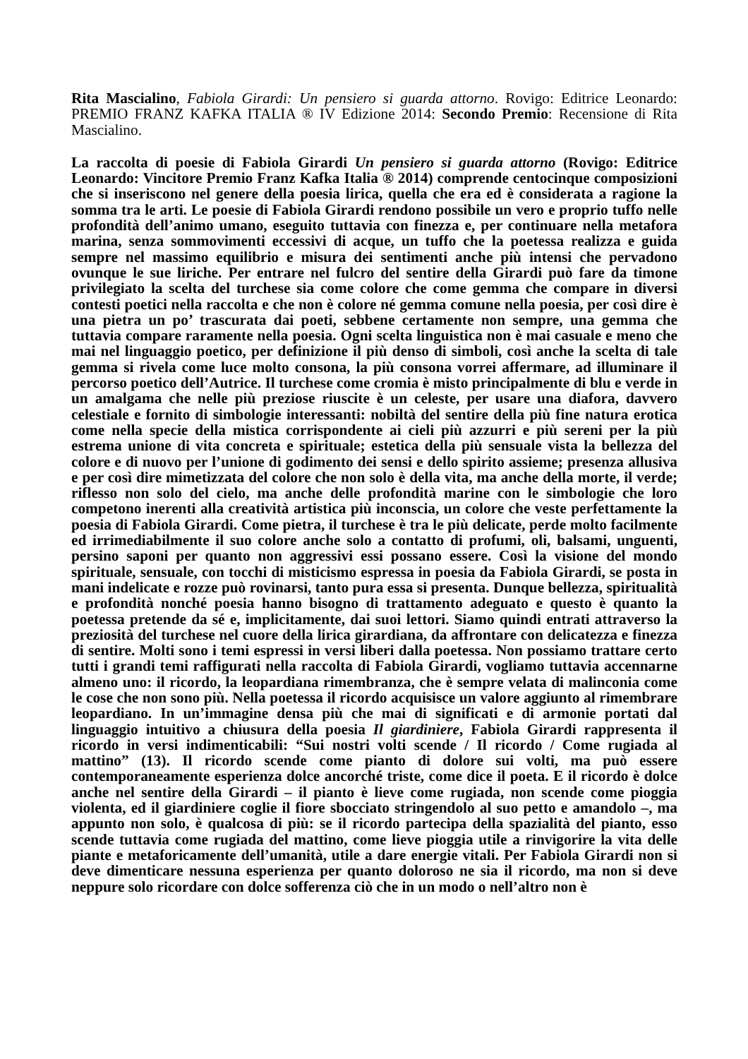Rita Mascialino, Fabiola Girardi: Un pensiero si guarda attorno. Rovigo: Editrice Leonardo: PREMIO FRANZ KAFKA ITALIA ® IV Edizione 2014: Secondo Premio: Recensione di Rita Mascialino.
La raccolta di poesie di Fabiola Girardi Un pensiero si guarda attorno (Rovigo: Editrice Leonardo: Vincitore Premio Franz Kafka Italia ® 2014) comprende centocinque composizioni che si inseriscono nel genere della poesia lirica, quella che era ed è considerata a ragione la somma tra le arti. Le poesie di Fabiola Girardi rendono possibile un vero e proprio tuffo nelle profondità dell’animo umano, eseguito tuttavia con finezza e, per continuare nella metafora marina, senza sommovimenti eccessivi di acque, un tuffo che la poetessa realizza e guida sempre nel massimo equilibrio e misura dei sentimenti anche più intensi che pervadono ovunque le sue liriche. Per entrare nel fulcro del sentire della Girardi può fare da timone privilegiato la scelta del turchese sia come colore che come gemma che compare in diversi contesti poetici nella raccolta e che non è colore né gemma comune nella poesia, per così dire è una pietra un po’ trascurata dai poeti, sebbene certamente non sempre, una gemma che tuttavia compare raramente nella poesia. Ogni scelta linguistica non è mai casuale e meno che mai nel linguaggio poetico, per definizione il più denso di simboli, così anche la scelta di tale gemma si rivela come luce molto consona, la più consona vorrei affermare, ad illuminare il percorso poetico dell’Autrice. Il turchese come cromia è misto principalmente di blu e verde in un amalgama che nelle più preziose riuscite è un celeste, per usare una diafora, davvero celestiale e fornito di simbologie interessanti: nobiltà del sentire della più fine natura erotica come nella specie della mistica corrispondente ai cieli più azzurri e più sereni per la più estrema unione di vita concreta e spirituale; estetica della più sensuale vista la bellezza del colore e di nuovo per l’unione di godimento dei sensi e dello spirito assieme; presenza allusiva e per così dire mimetizzata del colore che non solo è della vita, ma anche della morte, il verde; riflesso non solo del cielo, ma anche delle profondità marine con le simbologie che loro competono inerenti alla creatività artistica più inconscia, un colore che veste perfettamente la poesia di Fabiola Girardi. Come pietra, il turchese è tra le più delicate, perde molto facilmente ed irrimediabilmente il suo colore anche solo a contatto di profumi, oli, balsami, unguenti, persino saponi per quanto non aggressivi essi possano essere. Così la visione del mondo spirituale, sensuale, con tocchi di misticismo espressa in poesia da Fabiola Girardi, se posta in mani indelicate e rozze può rovinarsi, tanto pura essa si presenta. Dunque bellezza, spiritualità e profondità nonché poesia hanno bisogno di trattamento adeguato e questo è quanto la poetessa pretende da sé e, implicitamente, dai suoi lettori. Siamo quindi entrati attraverso la preziosità del turchese nel cuore della lirica girardiana, da affrontare con delicatezza e finezza di sentire. Molti sono i temi espressi in versi liberi dalla poetessa. Non possiamo trattare certo tutti i grandi temi raffigurati nella raccolta di Fabiola Girardi, vogliamo tuttavia accennarne almeno uno: il ricordo, la leopardiana rimembranza, che è sempre velata di malinconia come le cose che non sono più. Nella poetessa il ricordo acquisisce un valore aggiunto al rimembrare leopardiano. In un’immagine densa più che mai di significati e di armonie portati dal linguaggio intuitivo a chiusura della poesia Il giardiniere, Fabiola Girardi rappresenta il ricordo in versi indimenticabili: “Sui nostri volti scende / Il ricordo / Come rugiada al mattino” (13). Il ricordo scende come pianto di dolore sui volti, ma può essere contemporaneamente esperienza dolce ancorché triste, come dice il poeta. E il ricordo è dolce anche nel sentire della Girardi – il pianto è lieve come rugiada, non scende come pioggia violenta, ed il giardiniere coglie il fiore sbocciato stringendolo al suo petto e amandolo –, ma appunto non solo, è qualcosa di più: se il ricordo partecipa della spazialità del pianto, esso scende tuttavia come rugiada del mattino, come lieve pioggia utile a rinvigorire la vita delle piante e metaforicamente dell’umanità, utile a dare energie vitali. Per Fabiola Girardi non si deve dimenticare nessuna esperienza per quanto doloroso ne sia il ricordo, ma non si deve neppure solo ricordare con dolce sofferenza ciò che in un modo o nell’altro non è